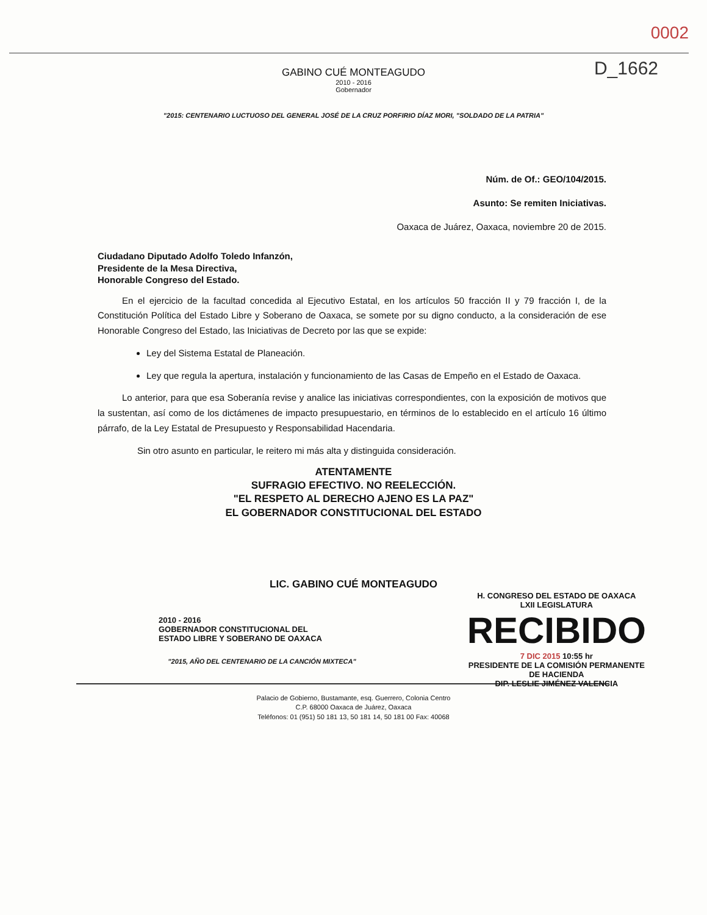0002
D_1662
GABINO CUÉ MONTEAGUDO
2010 - 2016
Gobernador
"2015: CENTENARIO LUCTUOSO DEL GENERAL JOSÉ DE LA CRUZ PORFIRIO DÍAZ MORI, "SOLDADO DE LA PATRIA"
Núm. de Of.: GEO/104/2015.
Asunto: Se remiten Iniciativas.
Oaxaca de Juárez, Oaxaca, noviembre 20 de 2015.
Ciudadano Diputado Adolfo Toledo Infanzón,
Presidente de la Mesa Directiva,
Honorable Congreso del Estado.
En el ejercicio de la facultad concedida al Ejecutivo Estatal, en los artículos 50 fracción II y 79 fracción I, de la Constitución Política del Estado Libre y Soberano de Oaxaca, se somete por su digno conducto, a la consideración de ese Honorable Congreso del Estado, las Iniciativas de Decreto por las que se expide:
Ley del Sistema Estatal de Planeación.
Ley que regula la apertura, instalación y funcionamiento de las Casas de Empeño en el Estado de Oaxaca.
Lo anterior, para que esa Soberanía revise y analice las iniciativas correspondientes, con la exposición de motivos que la sustentan, así como de los dictámenes de impacto presupuestario, en términos de lo establecido en el artículo 16 último párrafo, de la Ley Estatal de Presupuesto y Responsabilidad Hacendaria.
Sin otro asunto en particular, le reitero mi más alta y distinguida consideración.
ATENTAMENTE
SUFRAGIO EFECTIVO. NO REELECCIÓN.
"EL RESPETO AL DERECHO AJENO ES LA PAZ"
EL GOBERNADOR CONSTITUCIONAL DEL ESTADO
LIC. GABINO CUÉ MONTEAGUDO
2010 - 2016
GOBERNADOR CONSTITUCIONAL DEL
ESTADO LIBRE Y SOBERANO DE OAXACA
H. CONGRESO DEL ESTADO DE OAXACA
LXII LEGISLATURA
RECIBIDO
7 DIC 2015 10:55 hr
PRESIDENTE DE LA COMISIÓN PERMANENTE
DE HACIENDA
DIP. LESLIE JIMÉNEZ VALENCIA
"2015, AÑO DEL CENTENARIO DE LA CANCIÓN MIXTECA"
Palacio de Gobierno, Bustamante, esq. Guerrero, Colonia Centro
C.P. 68000 Oaxaca de Juárez, Oaxaca
Teléfonos: 01 (951) 50 181 13, 50 181 14, 50 181 00 Fax: 40068